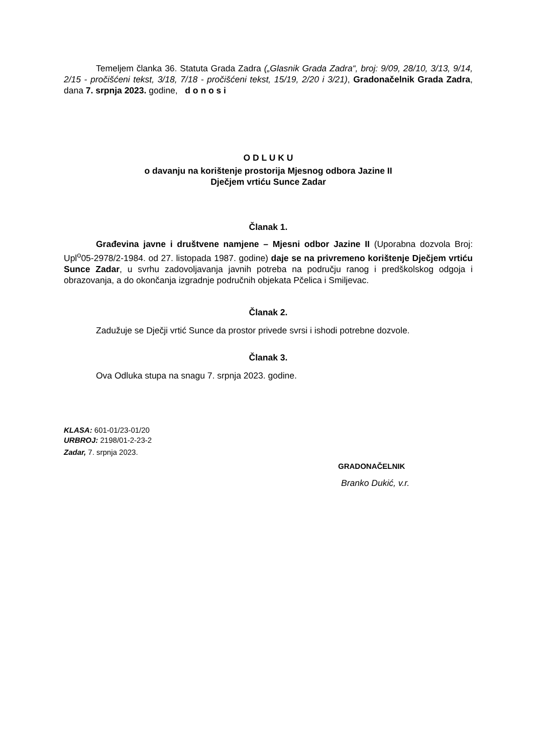Temeljem članka 36. Statuta Grada Zadra („Glasnik Grada Zadra“, broj: 9/09, 28/10, 3/13, 9/14, 2/15 - pročišćeni tekst, 3/18, 7/18 - pročišćeni tekst, 15/19, 2/20 i 3/21), Gradonačelnik Grada Zadra, dana 7. srpnja 2023. godine, d o n o s i
O D L U K U
o davanju na korištenje prostorija Mjesnog odbora Jazine II
Dječjem vrtiću Sunce Zadar
Članak 1.
Građevina javne i društvene namjene – Mjesni odbor Jazine II (Uporabna dozvola Broj: Upl<sup>o</sup>05-2978/2-1984. od 27. listopada 1987. godine) daje se na privremeno korištenje Dječjem vrtiću Sunce Zadar, u svrhu zadovoljavanja javnih potreba na području ranog i predškolskog odgoja i obrazovanja, a do okončanja izgradnje područnih objekata Pčelica i Smiljevac.
Članak 2.
Zadužuje se Dječji vrtić Sunce da prostor privede svrsi i ishodi potrebne dozvole.
Članak 3.
Ova Odluka stupa na snagu 7. srpnja 2023. godine.
KLASA: 601-01/23-01/20
URBROJ: 2198/01-2-23-2
Zadar, 7. srpnja 2023.
GRADONAČELNIK
Branko Dukić, v.r.